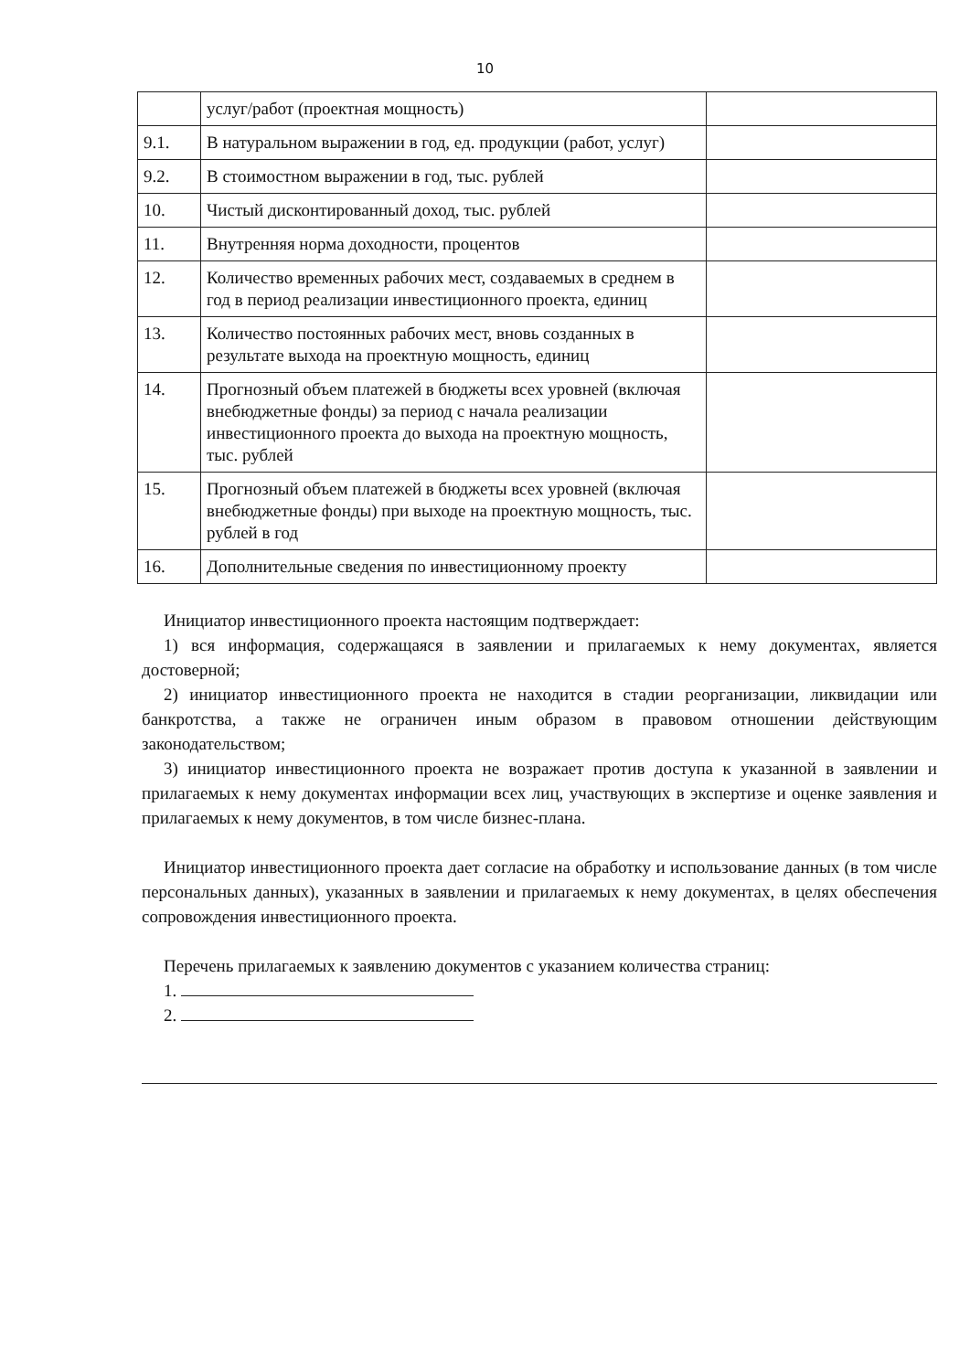10
| | услуг/работ (проектная мощность) | |
| 9.1. | В натуральном выражении в год, ед. продукции (работ, услуг) | |
| 9.2. | В стоимостном выражении в год, тыс. рублей | |
| 10. | Чистый дисконтированный доход, тыс. рублей | |
| 11. | Внутренняя норма доходности, процентов | |
| 12. | Количество временных рабочих мест, создаваемых в среднем в год в период реализации инвестиционного проекта, единиц | |
| 13. | Количество постоянных рабочих мест, вновь созданных в результате выхода на проектную мощность, единиц | |
| 14. | Прогнозный объем платежей в бюджеты всех уровней (включая внебюджетные фонды) за период с начала реализации инвестиционного проекта до выхода на проектную мощность, тыс. рублей | |
| 15. | Прогнозный объем платежей в бюджеты всех уровней (включая внебюджетные фонды) при выходе на проектную мощность, тыс. рублей в год | |
| 16. | Дополнительные сведения по инвестиционному проекту | |
Инициатор инвестиционного проекта настоящим подтверждает:
1) вся информация, содержащаяся в заявлении и прилагаемых к нему документах, является достоверной;
2) инициатор инвестиционного проекта не находится в стадии реорганизации, ликвидации или банкротства, а также не ограничен иным образом в правовом отношении действующим законодательством;
3) инициатор инвестиционного проекта не возражает против доступа к указанной в заявлении и прилагаемых к нему документах информации всех лиц, участвующих в экспертизе и оценке заявления и прилагаемых к нему документов, в том числе бизнес-плана.
Инициатор инвестиционного проекта дает согласие на обработку и использование данных (в том числе персональных данных), указанных в заявлении и прилагаемых к нему документах, в целях обеспечения сопровождения инвестиционного проекта.
Перечень прилагаемых к заявлению документов с указанием количества страниц:
1.
2.